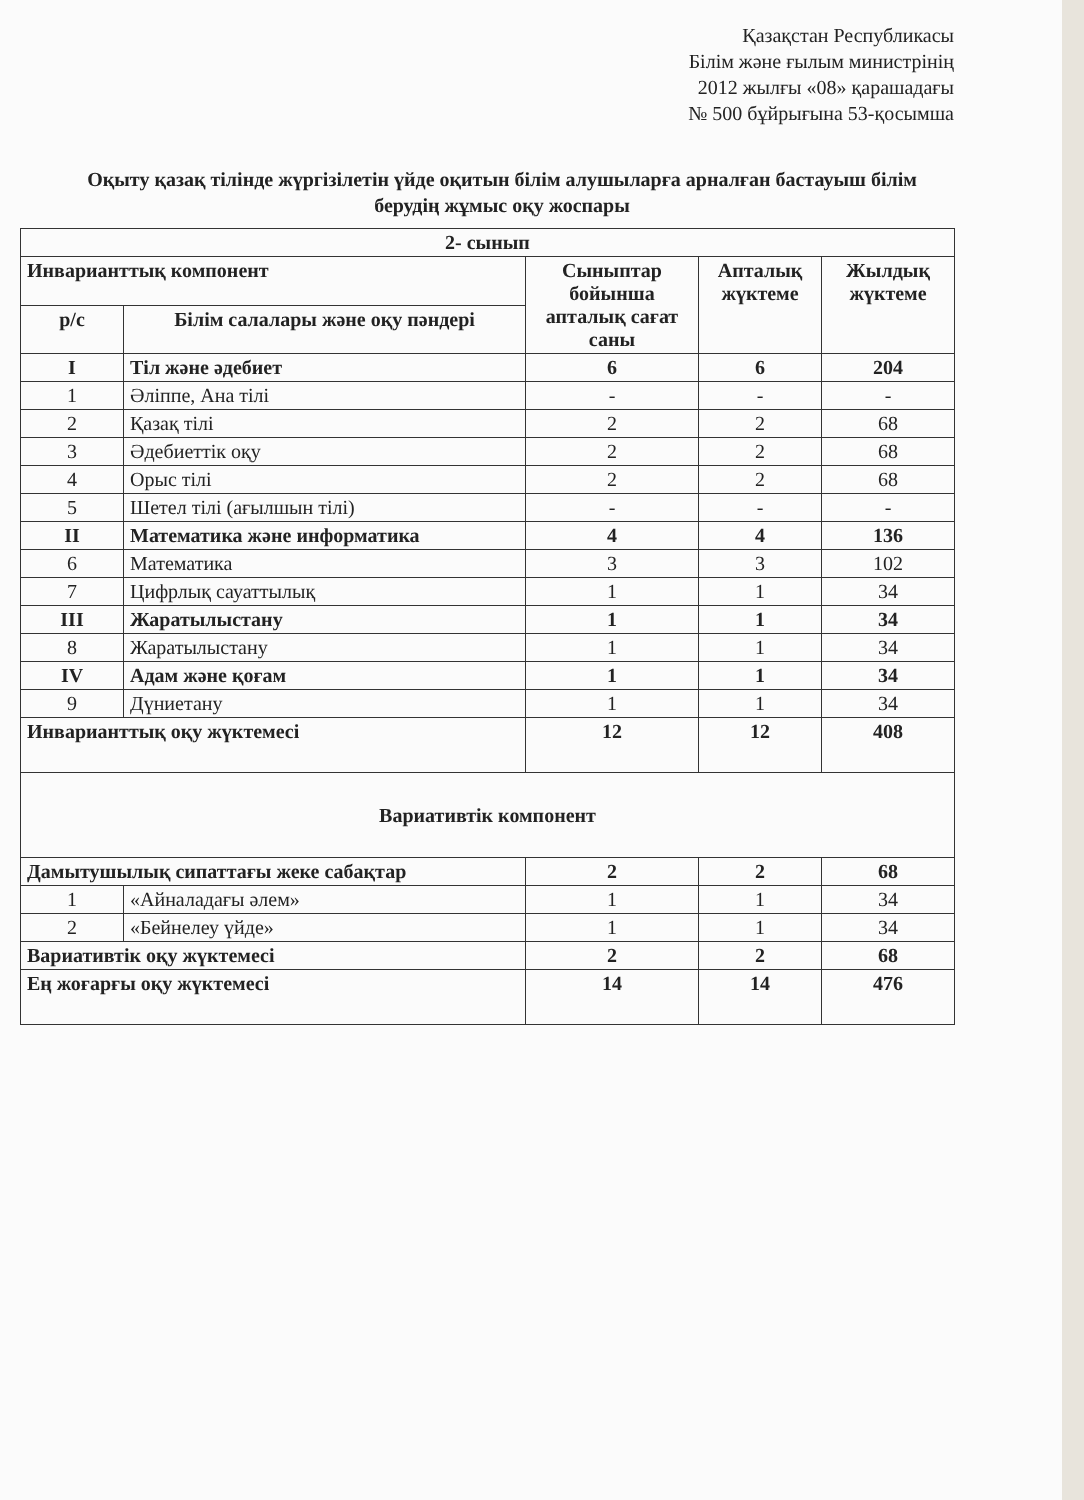Қазақстан Республикасы
Білім және ғылым министрінің
2012 жылғы «08» қарашадағы
№ 500 бұйрығына 53-қосымша
Оқыту қазақ тілінде жүргізілетін үйде оқитын білім алушыларға арналған бастауыш білім берудің жұмыс оқу жоспары
| 2- сынып | | | | |
| --- | --- | --- | --- | --- |
| Инварианттық компонент | | Сыныптар бойынша апталық сағат саны | Апталық жүктеме | Жылдық жүктеме |
| р/с | Білім салалары және оқу пәндері | | | |
| I | Тіл және әдебиет | 6 | 6 | 204 |
| 1 | Әліппе, Ана тілі | - | - | - |
| 2 | Қазақ тілі | 2 | 2 | 68 |
| 3 | Әдебиеттік оқу | 2 | 2 | 68 |
| 4 | Орыс тілі | 2 | 2 | 68 |
| 5 | Шетел тілі (ағылшын тілі) | - | - | - |
| II | Математика және информатика | 4 | 4 | 136 |
| 6 | Математика | 3 | 3 | 102 |
| 7 | Цифрлық сауаттылық | 1 | 1 | 34 |
| III | Жаратылыстану | 1 | 1 | 34 |
| 8 | Жаратылыстану | 1 | 1 | 34 |
| IV | Адам және қоғам | 1 | 1 | 34 |
| 9 | Дүниетану | 1 | 1 | 34 |
| Инварианттық оқу жүктемесі | | 12 | 12 | 408 |
| Вариативтік компонент | | | | |
| Дамытушылық сипаттағы жеке сабақтар | | 2 | 2 | 68 |
| 1 | «Айналадағы әлем» | 1 | 1 | 34 |
| 2 | «Бейнелеу үйде» | 1 | 1 | 34 |
| Вариативтік оқу жүктемесі | | 2 | 2 | 68 |
| Ең жоғарғы оқу жүктемесі | | 14 | 14 | 476 |